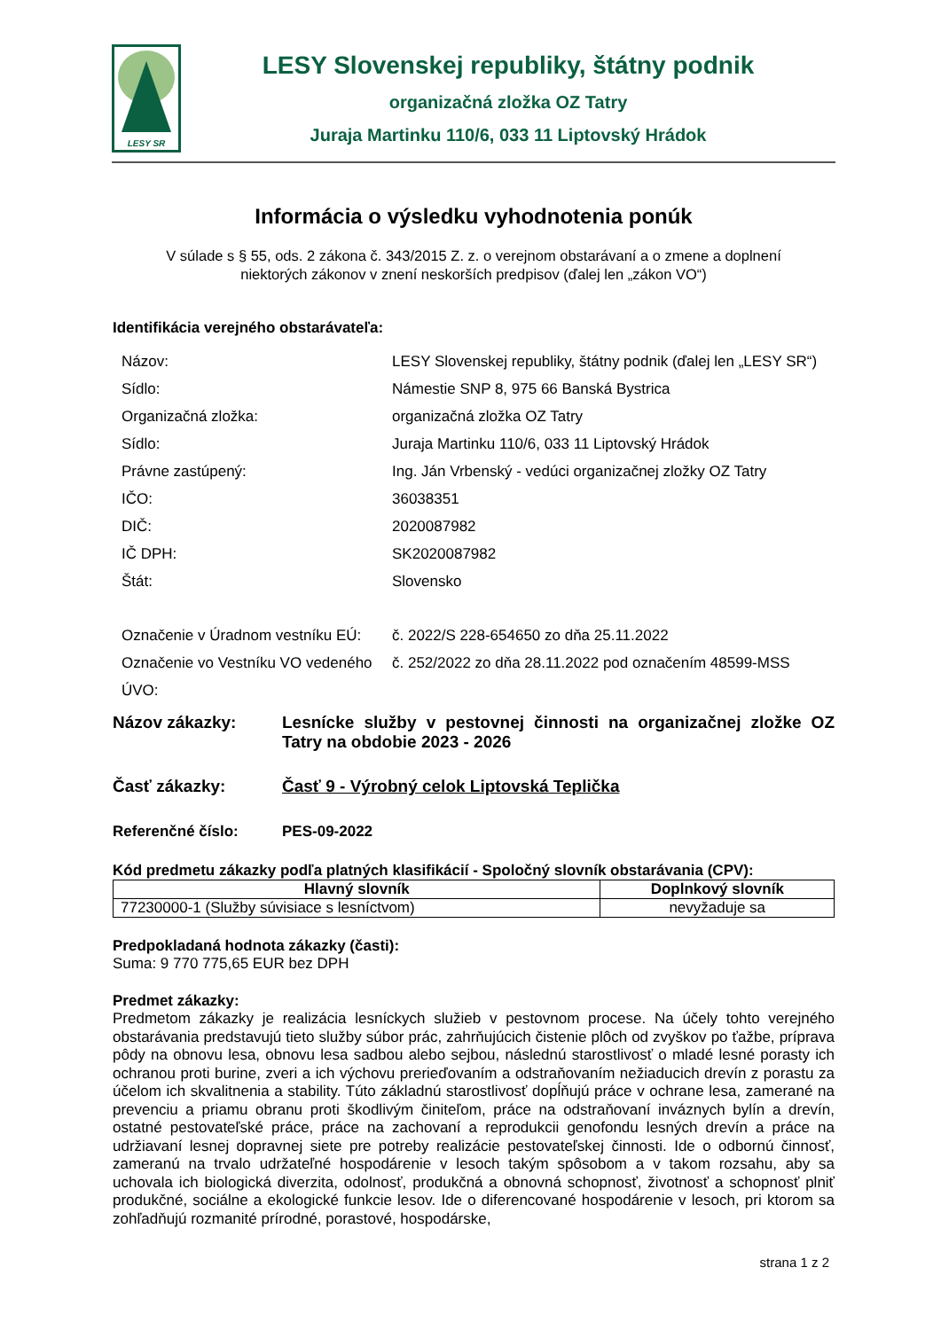LESY SR
LESY Slovenskej republiky, štátny podnik
organizačná zložka OZ Tatry
Juraja Martinku 110/6, 033 11 Liptovský Hrádok
Informácia o výsledku vyhodnotenia ponúk
V súlade s § 55, ods. 2 zákona č. 343/2015 Z. z. o verejnom obstarávaní a o zmene a doplnení
niektorých zákonov v znení neskorších predpisov (ďalej len „zákon VO“)
Identifikácia verejného obstarávateľa:
| Názov: | LESY Slovenskej republiky, štátny podnik (ďalej len „LESY SR“) |
| Sídlo: | Námestie SNP 8, 975 66 Banská Bystrica |
| Organizačná zložka: | organizačná zložka OZ Tatry |
| Sídlo: | Juraja Martinku 110/6, 033 11 Liptovský Hrádok |
| Právne zastúpený: | Ing. Ján Vrbenský - vedúci organizačnej zložky OZ Tatry |
| IČO: | 36038351 |
| DIČ: | 2020087982 |
| IČ DPH: | SK2020087982 |
| Štát: | Slovensko |
| Označenie v Úradnom vestníku EÚ: | č. 2022/S 228-654650 zo dňa 25.11.2022 |
| Označenie vo Vestníku VO vedeného ÚVO: | č. 252/2022 zo dňa 28.11.2022 pod označením 48599-MSS |
Názov zákazky: Lesnícke služby v pestovnej činnosti na organizačnej zložke OZ Tatry na obdobie 2023 - 2026
Časť zákazky: Časť 9 - Výrobný celok Liptovská Teplička
Referenčné číslo: PES-09-2022
Kód predmetu zákazky podľa platných klasifikácií - Spoločný slovník obstarávania (CPV):
| Hlavný slovník | Doplnkový slovník |
| --- | --- |
| 77230000-1 (Služby súvisiace s lesníctvom) | nevyžaduje sa |
Predpokladaná hodnota zákazky (časti):
Suma: 9 770 775,65 EUR bez DPH
Predmet zákazky:
Predmetom zákazky je realizácia lesníckych služieb v pestovnom procese. Na účely tohto verejného obstarávania predstavujú tieto služby súbor prác, zahrňujúcich čistenie plôch od zvyškov po ťažbe, príprava pôdy na obnovu lesa, obnovu lesa sadbou alebo sejbou, následnú starostlivosť o mladé lesné porasty ich ochranou proti burine, zveri a ich výchovu prerieďovaním a odstraňovaním nežiaducich drevín z porastu za účelom ich skvalitnenia a stability. Túto základnú starostlivosť dopĺňujú práce v ochrane lesa, zamerané na prevenciu a priamu obranu proti škodlivým činiteľom, práce na odstraňovaní inváznych bylín a drevín, ostatné pestovateľské práce, práce na zachovaní a reprodukcii genofondu lesných drevín a práce na udržiavaní lesnej dopravnej siete pre potreby realizácie pestovateľskej činnosti. Ide o odbornú činnosť, zameranú na trvalo udržateľné hospodárenie v lesoch takým spôsobom a v takom rozsahu, aby sa uchovala ich biologická diverzita, odolnosť, produkčná a obnovná schopnosť, životnosť a schopnosť plniť produkčné, sociálne a ekologické funkcie lesov. Ide o diferencované hospodárenie v lesoch, pri ktorom sa zohľadňujú rozmanité prírodné, porastové, hospodárske,
strana 1 z 2